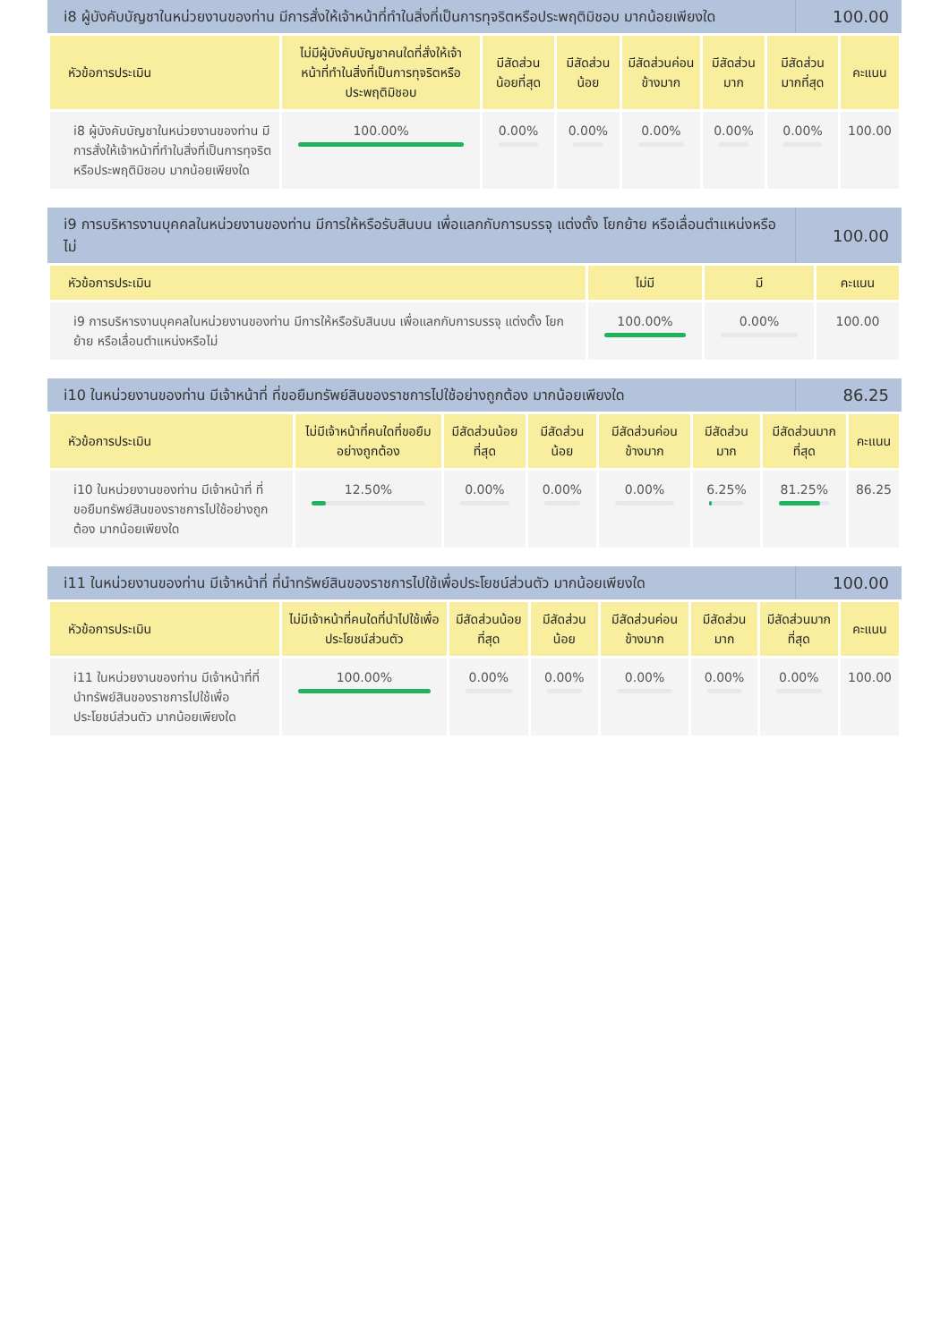i8 ผู้บังคับบัญชาในหน่วยงานของท่าน มีการสั่งให้เจ้าหน้าที่ทำในสิ่งที่เป็นการทุจริตหรือประพฤติมิชอบ มากน้อยเพียงใด
100.00
| หัวข้อการประเมิน | ไม่มีผู้บังคับบัญชาคนใดที่สั่งให้เจ้าหน้าที่ทำในสิ่งที่เป็นการทุจริตหรือประพฤติมิชอบ | มีสัดส่วนน้อยที่สุด | มีสัดส่วนน้อย | มีสัดส่วนค่อนข้างมาก | มีสัดส่วนมาก | มีสัดส่วนมากที่สุด | คะแนน |
| --- | --- | --- | --- | --- | --- | --- | --- |
| i8 ผู้บังคับบัญชาในหน่วยงานของท่าน มีการสั่งให้เจ้าหน้าที่ทำในสิ่งที่เป็นการทุจริตหรือประพฤติมิชอบ มากน้อยเพียงใด | 100.00% | 0.00% | 0.00% | 0.00% | 0.00% | 0.00% | 100.00 |
i9 การบริหารงานบุคคลในหน่วยงานของท่าน มีการให้หรือรับสินบน เพื่อแลกกับการบรรจุ แต่งตั้ง โยกย้าย หรือเลื่อนตำแหน่งหรือไม่
100.00
| หัวข้อการประเมิน | ไม่มี | มี | คะแนน |
| --- | --- | --- | --- |
| i9 การบริหารงานบุคคลในหน่วยงานของท่าน มีการให้หรือรับสินบน เพื่อแลกกับการบรรจุ แต่งตั้ง โยกย้าย หรือเลื่อนตำแหน่งหรือไม่ | 100.00% | 0.00% | 100.00 |
i10 ในหน่วยงานของท่าน มีเจ้าหน้าที่ ที่ขอยืมทรัพย์สินของราชการไปใช้อย่างถูกต้อง มากน้อยเพียงใด
86.25
| หัวข้อการประเมิน | ไม่มีเจ้าหน้าที่คนใดที่ขอยืมอย่างถูกต้อง | มีสัดส่วนน้อยที่สุด | มีสัดส่วนน้อย | มีสัดส่วนค่อนข้างมาก | มีสัดส่วนมาก | มีสัดส่วนมากที่สุด | คะแนน |
| --- | --- | --- | --- | --- | --- | --- | --- |
| i10 ในหน่วยงานของท่าน มีเจ้าหน้าที่ ที่ขอยืมทรัพย์สินของราชการไปใช้อย่างถูกต้อง มากน้อยเพียงใด | 12.50% | 0.00% | 0.00% | 0.00% | 6.25% | 81.25% | 86.25 |
i11 ในหน่วยงานของท่าน มีเจ้าหน้าที่ ที่นำทรัพย์สินของราชการไปใช้เพื่อประโยชน์ส่วนตัว มากน้อยเพียงใด
100.00
| หัวข้อการประเมิน | ไม่มีเจ้าหน้าที่คนใดที่นำไปใช้เพื่อประโยชน์ส่วนตัว | มีสัดส่วนน้อยที่สุด | มีสัดส่วนน้อย | มีสัดส่วนค่อนข้างมาก | มีสัดส่วนมาก | มีสัดส่วนมากที่สุด | คะแนน |
| --- | --- | --- | --- | --- | --- | --- | --- |
| i11 ในหน่วยงานของท่าน มีเจ้าหน้าที่ที่นำทรัพย์สินของราชการไปใช้เพื่อประโยชน์ส่วนตัว มากน้อยเพียงใด | 100.00% | 0.00% | 0.00% | 0.00% | 0.00% | 0.00% | 100.00 |